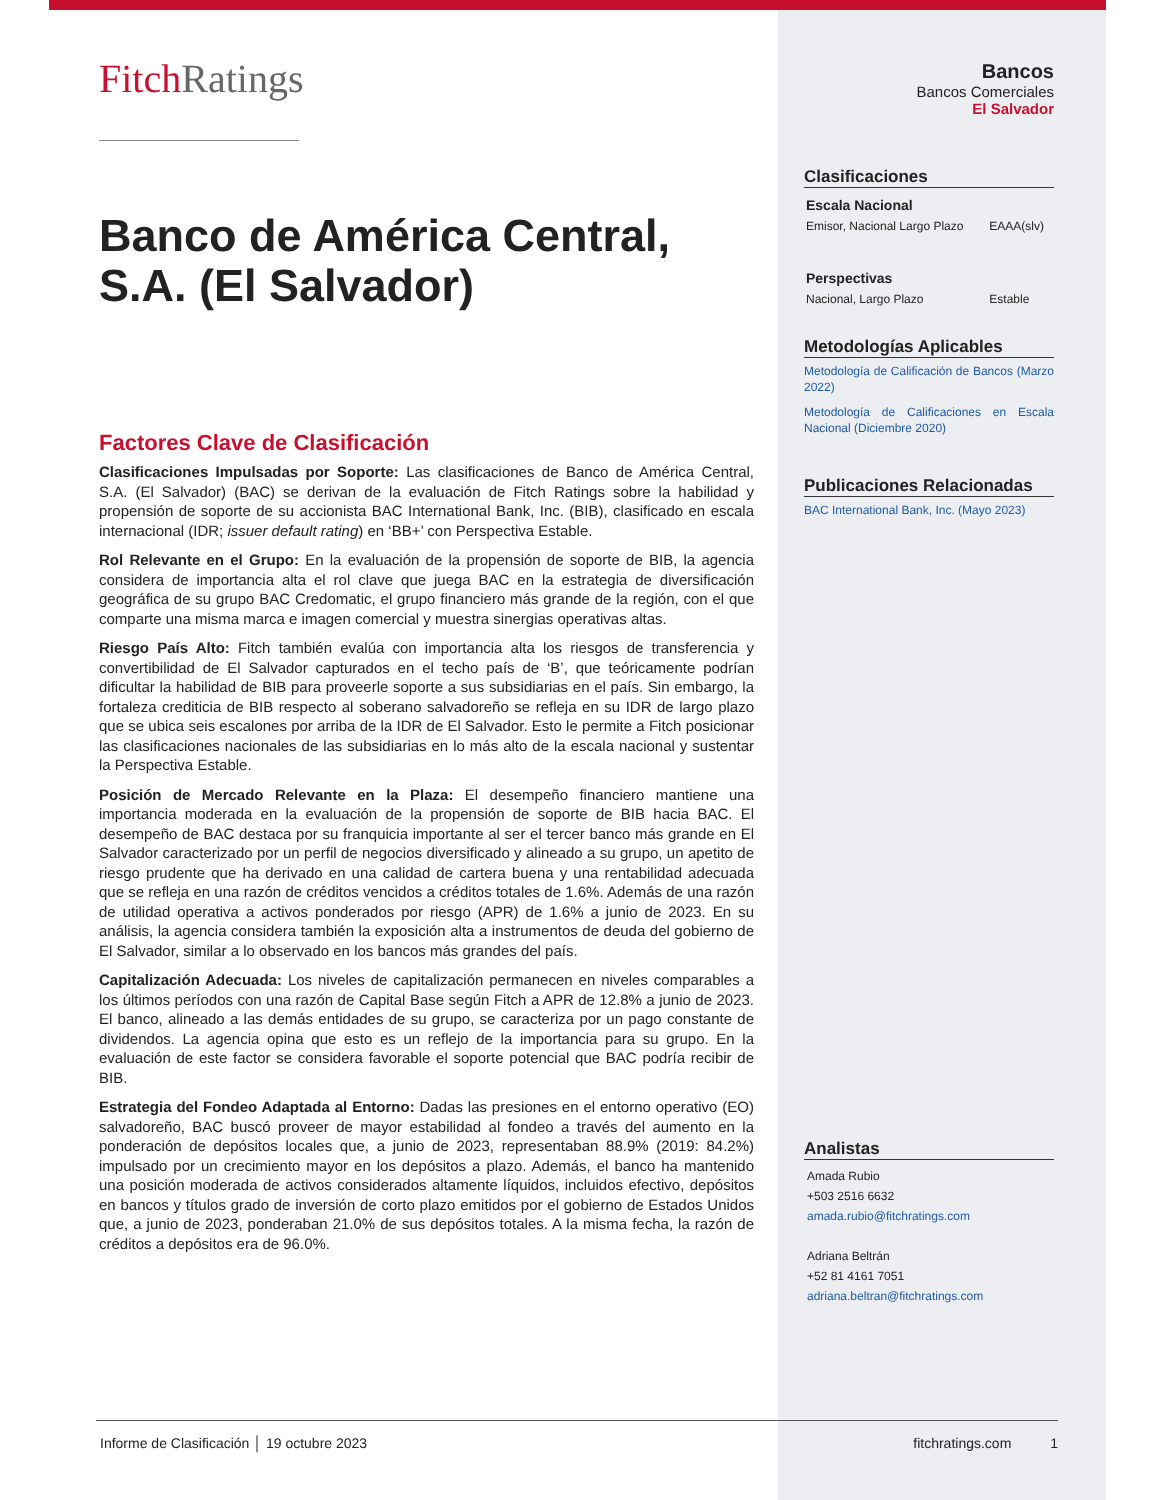Fitch Ratings
Banco de América Central, S.A. (El Salvador)
Factores Clave de Clasificación
Clasificaciones Impulsadas por Soporte: Las clasificaciones de Banco de América Central, S.A. (El Salvador) (BAC) se derivan de la evaluación de Fitch Ratings sobre la habilidad y propensión de soporte de su accionista BAC International Bank, Inc. (BIB), clasificado en escala internacional (IDR; issuer default rating) en ‘BB+’ con Perspectiva Estable.
Rol Relevante en el Grupo: En la evaluación de la propensión de soporte de BIB, la agencia considera de importancia alta el rol clave que juega BAC en la estrategia de diversificación geográfica de su grupo BAC Credomatic, el grupo financiero más grande de la región, con el que comparte una misma marca e imagen comercial y muestra sinergias operativas altas.
Riesgo País Alto: Fitch también evalúa con importancia alta los riesgos de transferencia y convertibilidad de El Salvador capturados en el techo país de ‘B’, que teóricamente podrían dificultar la habilidad de BIB para proveerle soporte a sus subsidiarias en el país. Sin embargo, la fortaleza crediticia de BIB respecto al soberano salvadoreño se refleja en su IDR de largo plazo que se ubica seis escalones por arriba de la IDR de El Salvador. Esto le permite a Fitch posicionar las clasificaciones nacionales de las subsidiarias en lo más alto de la escala nacional y sustentar la Perspectiva Estable.
Posición de Mercado Relevante en la Plaza: El desempeño financiero mantiene una importancia moderada en la evaluación de la propensión de soporte de BIB hacia BAC. El desempeño de BAC destaca por su franquicia importante al ser el tercer banco más grande en El Salvador caracterizado por un perfil de negocios diversificado y alineado a su grupo, un apetito de riesgo prudente que ha derivado en una calidad de cartera buena y una rentabilidad adecuada que se refleja en una razón de créditos vencidos a créditos totales de 1.6%. Además de una razón de utilidad operativa a activos ponderados por riesgo (APR) de 1.6% a junio de 2023. En su análisis, la agencia considera también la exposición alta a instrumentos de deuda del gobierno de El Salvador, similar a lo observado en los bancos más grandes del país.
Capitalización Adecuada: Los niveles de capitalización permanecen en niveles comparables a los últimos períodos con una razón de Capital Base según Fitch a APR de 12.8% a junio de 2023. El banco, alineado a las demás entidades de su grupo, se caracteriza por un pago constante de dividendos. La agencia opina que esto es un reflejo de la importancia para su grupo. En la evaluación de este factor se considera favorable el soporte potencial que BAC podría recibir de BIB.
Estrategia del Fondeo Adaptada al Entorno: Dadas las presiones en el entorno operativo (EO) salvadoreño, BAC buscó proveer de mayor estabilidad al fondeo a través del aumento en la ponderación de depósitos locales que, a junio de 2023, representaban 88.9% (2019: 84.2%) impulsado por un crecimiento mayor en los depósitos a plazo. Además, el banco ha mantenido una posición moderada de activos considerados altamente líquidos, incluidos efectivo, depósitos en bancos y títulos grado de inversión de corto plazo emitidos por el gobierno de Estados Unidos que, a junio de 2023, ponderaban 21.0% de sus depósitos totales. A la misma fecha, la razón de créditos a depósitos era de 96.0%.
Bancos
Bancos Comerciales
El Salvador
Clasificaciones
| Escala Nacional | |
| Emisor, Nacional Largo Plazo | EAAA(slv) |
| Perspectivas | |
| Nacional, Largo Plazo | Estable |
Metodologías Aplicables
Metodología de Calificación de Bancos (Marzo 2022)
Metodología de Calificaciones en Escala Nacional (Diciembre 2020)
Publicaciones Relacionadas
BAC International Bank, Inc. (Mayo 2023)
Analistas
Amada Rubio
+503 2516 6632
amada.rubio@fitchratings.com
Adriana Beltrán
+52 81 4161 7051
adriana.beltran@fitchratings.com
Informe de Clasificación │ 19 octubre 2023 fitchratings.com 1